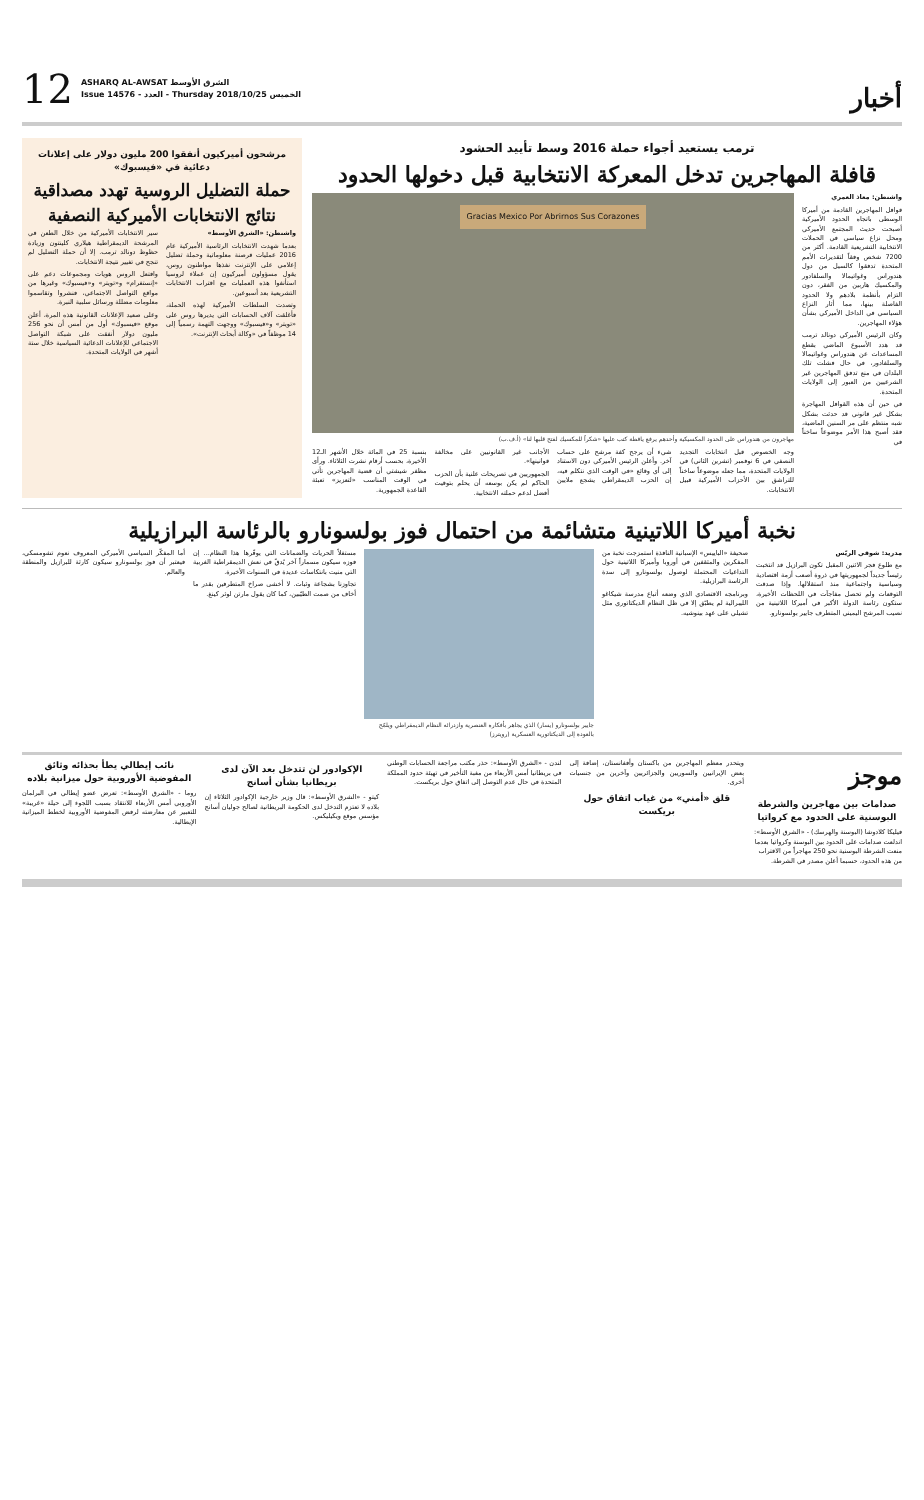أخبار
12
ASHARQ AL-AWSAT الشرق الأوسط
Issue 14576 - العدد - Thursday 2018/10/25 الخميس
ترمب يستعيد أجواء حملة 2016 وسط تأييد الحشود
قافلة المهاجرين تدخل المعركة الانتخابية قبل دخولها الحدود
واشنطن: معاذ العمري
قوافل المهاجرين القادمة من أميركا الوسطى باتجاه الحدود الأميركية أصبحت حديث المجتمع الأميركي ومحل نزاع سياسي في الحملات الانتخابية التشريعية القادمة. أكثر من 7200 شخص وفقاً لتقديرات الأمم المتحدة تدفقوا كالسيل من دول هندوراس وغواتيمالا والسلفادور والمكسيك هاربين من الفقر، دون التزام بأنظمة بلادهم ولا الحدود الفاصلة بينها، مما أثار النزاع السياسي في الداخل الأميركي بشأن هؤلاء المهاجرين.
وكان الرئيس الأميركي دونالد ترمب قد هدد الأسبوع الماضي بقطع المساعدات عن هندوراس وغواتيمالا والسلفادور، في حال فشلت تلك البلدان في منع تدفق المهاجرين غير الشرعيين من العبور إلى الولايات المتحدة.
في حين أن هذه القوافل المهاجرة بشكل غير قانوني قد حدثت بشكل شبه منتظم على مر السنين الماضية، فقد أصبح هذا الأمر موضوعاً ساخناً في
Gracias Mexico Por Abrirnos Sus Corazones
مهاجرون من هندوراس على الحدود المكسيكية وأحدهم يرفع يافطة كتب عليها «شكراً للمكسيك لفتح قلبها لنا» (أ.ف.ب)
وجه الخصوص قبل انتخابات التجديد النصفي في 6 نوفمبر (تشرين الثاني) في الولايات المتحدة، مما جعله موضوعاً ساخناً للتراشق بين الأحزاب الأميركية قبيل الانتخابات.
شيء أن يرجح كفة مرشح على حساب آخر. وأعلن الرئيس الأميركي دون الاستناد إلى أي وقائع «في الوقت الذي نتكلم فيه، إن الحزب الديمقراطي يشجع ملايين الأجانب غير القانونيين على مخالفة قوانينها».
الجمهوريين في تصريحات علنية بأن الحزب الحاكم لم يكن بوسعه أن يحلم بتوقيت أفضل لدعم حملته الانتخابية.
بنسبة 25 في المائة خلال الأشهر الـ12 الأخيرة، بحسب أرقام نشرت الثلاثاء. ورأى مظفر شيشتي أن قضية المهاجرين تأتي في الوقت المناسب «لتعزيز» تعبئة القاعدة الجمهورية.
مرشحون أميركيون أنفقوا 200 مليون دولار على إعلانات دعائية في «فيسبوك»
حملة التضليل الروسية تهدد مصداقية نتائج الانتخابات الأميركية النصفية
واشنطن: «الشرق الأوسط»
بعدما شهدت الانتخابات الرئاسية الأميركية عام 2016 عمليات قرصنة معلوماتية وحملة تضليل إعلامي على الإنترنت نفذها مواطنون روس، يقول مسؤولون أميركيون إن عملاء لروسيا استأنفوا هذه العمليات مع اقتراب الانتخابات التشريعية بعد أسبوعين.
وتصدت السلطات الأميركية لهذه الحملة، فأغلقت آلاف الحسابات التي يديرها روس على «تويتر» و«فيسبوك» ووجهت التهمة رسمياً إلى 14 موظفاً في «وكالة أبحاث الإنترنت».
سير الانتخابات الأميركية من خلال الطعن في المرشحة الديمقراطية هيلاري كلينتون وزيادة حظوظ دونالد ترمب. إلا أن حملة التضليل لم تنجح في تغيير نتيجة الانتخابات.
وافتعل الروس هويات ومجموعات دعم على «إنستغرام» و«تويتر» و«فيسبوك» وغيرها من مواقع التواصل الاجتماعي، فنشروا وتقاسموا معلومات مضللة ورسائل سلبية النبرة.
وعلى صعيد الإعلانات القانونية هذه المرة، أعلن موقع «فيسبوك» أول من أمس أن نحو 256 مليون دولار أنفقت على شبكة التواصل الاجتماعي للإعلانات الدعائية السياسية خلال ستة أشهر في الولايات المتحدة.
نخبة أميركا اللاتينية متشائمة من احتمال فوز بولسونارو بالرئاسة البرازيلية
مدريد: شوقي الريّس
مع طلوع فجر الاثنين المقبل تكون البرازيل قد انتخبت رئيساً جديداً لجمهوريتها في ذروة أصعب أزمة اقتصادية وسياسية واجتماعية منذ استقلالها. وإذا صدقت التوقعات ولم تحصل مفاجآت في اللحظات الأخيرة، ستكون رئاسة الدولة الأكبر في أميركا اللاتينية من نصيب المرشح اليميني المتطرف جايير بولسونارو.
صحيفة «الباييس» الإسبانية النافذة استمزجت نخبة من المفكرين والمثقفين في أوروبا وأميركا اللاتينية حول التداعيات المحتملة لوصول بولسونارو إلى سدة الرئاسة البرازيلية.
وبرنامجه الاقتصادي الذي وضعه أتباع مدرسة شيكاغو الليبرالية لم يطبّق إلا في ظل النظام الديكتاتوري مثل تشيلي على عهد بينوشيه.
جايير بولسونارو (يسار) الذي يجاهر بأفكاره العنصرية وازدرائه النظام الديمقراطي ويلمّح بالعودة إلى الديكتاتورية العسكرية (رويترز)
مستغلاً الحريات والضمانات التي يوفّرها هذا النظام... إن فوزه سيكون مسماراً آخر يُدقّ في نعش الديمقراطية الغربية التي منيت بانتكاسات عديدة في السنوات الأخيرة.
تجاوزنا بشجاعة وثبات. لا أخشى صراخ المتطرفين بقدر ما أخاف من صمت الطيّبين، كما كان يقول مارتن لوثر كينغ.
أما المفكّر السياسي الأميركي المعروف نعوم تشومسكي، فيعتبر أن فوز بولسونارو سيكون كارثة للبرازيل والمنطقة والعالم.
موجز
صدامات بين مهاجرين والشرطة البوسنية على الحدود مع كرواتيا
فيليكا كلادوشا (البوسنة والهرسك) - «الشرق الأوسط»: اندلعت صدامات على الحدود بين البوسنة وكرواتيا بعدما منعت الشرطة البوسنية نحو 250 مهاجراً من الاقتراب من هذه الحدود، حسبما أعلن مصدر في الشرطة.
ويتحدر معظم المهاجرين من باكستان وأفغانستان، إضافة إلى بعض الإيرانيين والسوريين والجزائريين وآخرين من جنسيات أخرى.
قلق «أمني» من غياب اتفاق حول بريكست
لندن - «الشرق الأوسط»: حذر مكتب مراجعة الحسابات الوطني في بريطانيا أمس الأربعاء من مغبة التأخير في تهيئة حدود المملكة المتحدة في حال عدم التوصل إلى اتفاق حول بريكست.
الإكوادور لن تتدخل بعد الآن لدى بريطانيا بشأن أسانج
كيتو - «الشرق الأوسط»: قال وزير خارجية الإكوادور الثلاثاء إن بلاده لا تعتزم التدخل لدى الحكومة البريطانية لصالح جوليان أسانج مؤسس موقع ويكيليكس.
نائب إيطالي يطأ بحذائه وثائق المفوضية الأوروبية حول ميزانية بلاده
روما - «الشرق الأوسط»: تعرض عضو إيطالي في البرلمان الأوروبي أمس الأربعاء للانتقاد بسبب اللجوء إلى حيلة «غريبة» للتعبير عن معارضته لرفض المفوضية الأوروبية لخطط الميزانية الإيطالية.